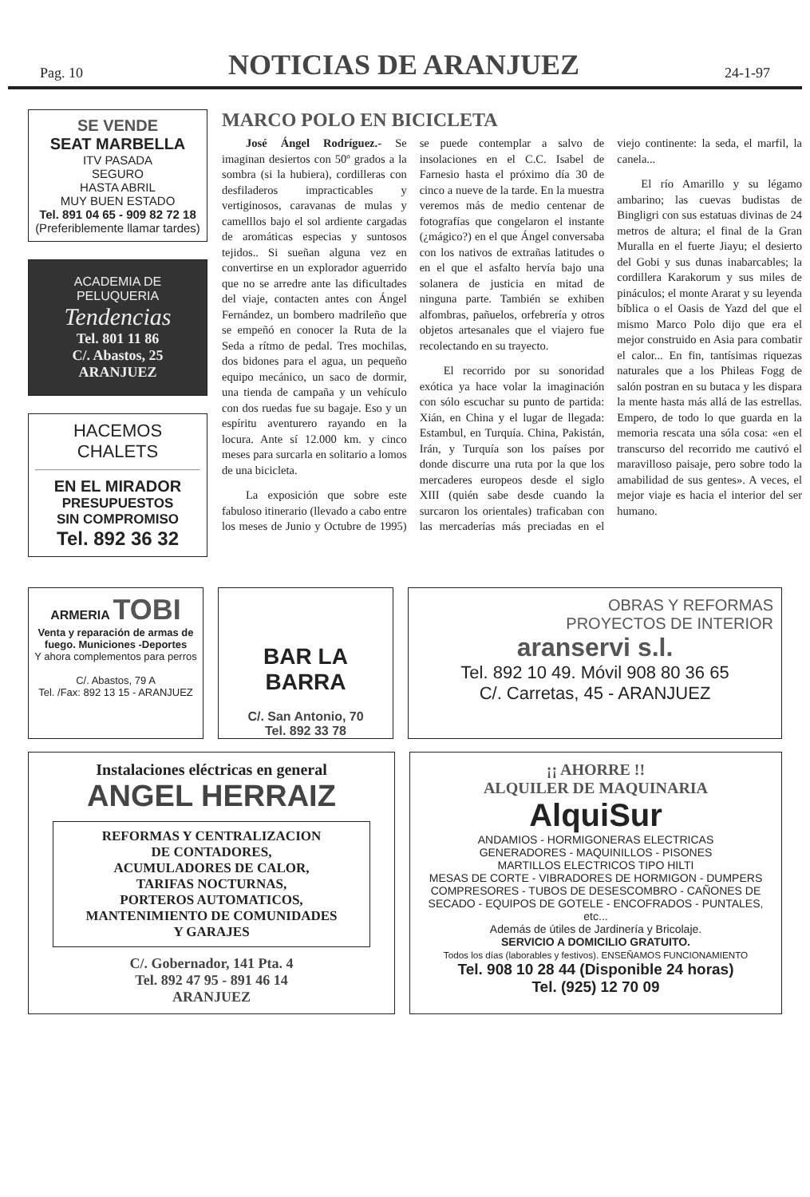Pag. 10 NOTICIAS DE ARANJUEZ 24-1-97
SE VENDE
SEAT MARBELLA
ITV PASADA
SEGURO
HASTA ABRIL
MUY BUEN ESTADO
Tel. 891 04 65 - 909 82 72 18
(Preferiblemente llamar tardes)
ACADEMIA DE PELUQUERIA
Tendencias
Tel. 801 11 86
C/. Abastos, 25
ARANJUEZ
HACEMOS CHALETS
EN EL MIRADOR
PRESUPUESTOS
SIN COMPROMISO
Tel. 892 36 32
MARCO POLO EN BICICLETA
José Ángel Rodríguez.- Se imaginan desiertos con 50º grados a la sombra (si la hubiera), cordilleras con desfiladeros impracticables y vertiginosos, caravanas de mulas y camelllos bajo el sol ardiente cargadas de aromáticas especias y suntosos tejidos.. Si sueñan alguna vez en convertirse en un explorador aguerrido que no se arredre ante las dificultades del viaje, contacten antes con Ángel Fernández, un bombero madrileño que se empeñó en conocer la Ruta de la Seda a rítmo de pedal. Tres mochilas, dos bidones para el agua, un pequeño equipo mecánico, un saco de dormir, una tienda de campaña y un vehículo con dos ruedas fue su bagaje. Eso y un espíritu aventurero rayando en la locura. Ante sí 12.000 km. y cinco meses para surcarla en solitario a lomos de una bicicleta.
La exposición que sobre este fabuloso itinerario (llevado a cabo entre los meses de Junio y Octubre de 1995) se puede contemplar a salvo de insolaciones en el C.C. Isabel de Farnesio hasta el próximo día 30 de cinco a nueve de la tarde. En la muestra veremos más de medio centenar de fotografías que congelaron el instante (¿mágico?) en el que Ángel conversaba con los nativos de extrañas latitudes o en el que el asfalto hervía bajo una solanera de justicia en mitad de ninguna parte. También se exhiben alfombras, pañuelos, orfebrería y otros objetos artesanales que el viajero fue recolectando en su trayecto.
El recorrido por su sonoridad exótica ya hace volar la imaginación con sólo escuchar su punto de partida: Xián, en China y el lugar de llegada: Estambul, en Turquía. China, Pakistán, Irán, y Turquía son los países por donde discurre una ruta por la que los mercaderes europeos desde el siglo XIII (quién sabe desde cuando la surcaron los orientales) traficaban con las mercaderías más preciadas en el viejo continente: la seda, el marfil, la canela...
El río Amarillo y su légamo ambarino; las cuevas budistas de Bingligri con sus estatuas divinas de 24 metros de altura; el final de la Gran Muralla en el fuerte Jiayu; el desierto del Gobi y sus dunas inabarcables; la cordillera Karakorum y sus miles de pináculos; el monte Ararat y su leyenda bíblica o el Oasis de Yazd del que el mismo Marco Polo dijo que era el mejor construido en Asia para combatir el calor... En fin, tantísimas riquezas naturales que a los Phileas Fogg de salón postran en su butaca y les dispara la mente hasta más allá de las estrellas. Empero, de todo lo que guarda en la memoria rescata una sóla cosa: «en el transcurso del recorrido me cautivó el maravilloso paisaje, pero sobre todo la amabilidad de sus gentes». A veces, el mejor viaje es hacia el interior del ser humano.
ARMERIA TOBI
Venta y reparación de armas de fuego. Municiones -Deportes
Y ahora complementos para perros
C/. Abastos, 79 A
Tel. /Fax: 892 13 15 - ARANJUEZ
BAR LA BARRA
C/. San Antonio, 70
Tel. 892 33 78
OBRAS Y REFORMAS
PROYECTOS DE INTERIOR
aranservi s.l.
Tel. 892 10 49. Móvil 908 80 36 65
C/. Carretas, 45 - ARANJUEZ
Instalaciones eléctricas en general
ANGEL HERRAIZ
REFORMAS Y CENTRALIZACION
DE CONTADORES,
ACUMULADORES DE CALOR,
TARIFAS NOCTURNAS,
PORTEROS AUTOMATICOS,
MANTENIMIENTO DE COMUNIDADES
Y GARAJES
C/. Gobernador, 141 Pta. 4
Tel. 892 47 95 - 891 46 14
ARANJUEZ
¡¡ AHORRE !!
ALQUILER DE MAQUINARIA
AlquiSur
ANDAMIOS - HORMIGONERAS ELECTRICAS
GENERADORES - MAQUINILLOS - PISONES
MARTILLOS ELECTRICOS TIPO HILTI
MESAS DE CORTE - VIBRADORES DE HORMIGON - DUMPERS
COMPRESORES - TUBOS DE DESESCOMBRO - CAÑONES DE SECADO - EQUIPOS DE GOTELE - ENCOFRADOS - PUNTALES, etc...
Además de útiles de Jardinería y Bricolaje.
SERVICIO A DOMICILIO GRATUITO.
Todos los días (laborables y festivos). ENSEÑAMOS FUNCIONAMIENTO
Tel. 908 10 28 44 (Disponible 24 horas)
Tel. (925) 12 70 09